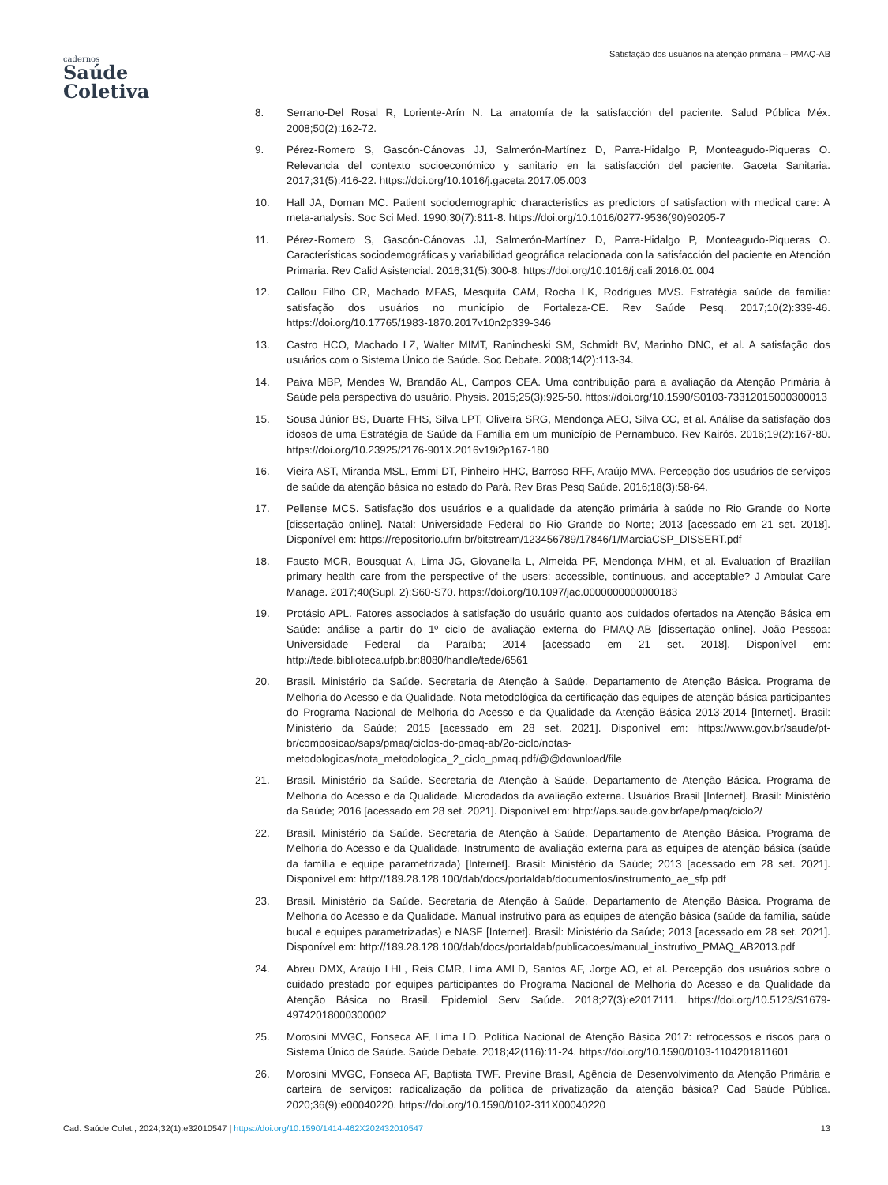cadernos
Saúde
Coletiva
Satisfação dos usuários na atenção primária – PMAQ-AB
8. Serrano-Del Rosal R, Loriente-Arín N. La anatomía de la satisfacción del paciente. Salud Pública Méx. 2008;50(2):162-72.
9. Pérez-Romero S, Gascón-Cánovas JJ, Salmerón-Martínez D, Parra-Hidalgo P, Monteagudo-Piqueras O. Relevancia del contexto socioeconómico y sanitario en la satisfacción del paciente. Gaceta Sanitaria. 2017;31(5):416-22. https://doi.org/10.1016/j.gaceta.2017.05.003
10. Hall JA, Dornan MC. Patient sociodemographic characteristics as predictors of satisfaction with medical care: A meta-analysis. Soc Sci Med. 1990;30(7):811-8. https://doi.org/10.1016/0277-9536(90)90205-7
11. Pérez-Romero S, Gascón-Cánovas JJ, Salmerón-Martínez D, Parra-Hidalgo P, Monteagudo-Piqueras O. Características sociodemográficas y variabilidad geográfica relacionada con la satisfacción del paciente en Atención Primaria. Rev Calid Asistencial. 2016;31(5):300-8. https://doi.org/10.1016/j.cali.2016.01.004
12. Callou Filho CR, Machado MFAS, Mesquita CAM, Rocha LK, Rodrigues MVS. Estratégia saúde da família: satisfação dos usuários no município de Fortaleza-CE. Rev Saúde Pesq. 2017;10(2):339-46. https://doi.org/10.17765/1983-1870.2017v10n2p339-346
13. Castro HCO, Machado LZ, Walter MIMT, Ranincheski SM, Schmidt BV, Marinho DNC, et al. A satisfação dos usuários com o Sistema Único de Saúde. Soc Debate. 2008;14(2):113-34.
14. Paiva MBP, Mendes W, Brandão AL, Campos CEA. Uma contribuição para a avaliação da Atenção Primária à Saúde pela perspectiva do usuário. Physis. 2015;25(3):925-50. https://doi.org/10.1590/S0103-73312015000300013
15. Sousa Júnior BS, Duarte FHS, Silva LPT, Oliveira SRG, Mendonça AEO, Silva CC, et al. Análise da satisfação dos idosos de uma Estratégia de Saúde da Família em um município de Pernambuco. Rev Kairós. 2016;19(2):167-80. https://doi.org/10.23925/2176-901X.2016v19i2p167-180
16. Vieira AST, Miranda MSL, Emmi DT, Pinheiro HHC, Barroso RFF, Araújo MVA. Percepção dos usuários de serviços de saúde da atenção básica no estado do Pará. Rev Bras Pesq Saúde. 2016;18(3):58-64.
17. Pellense MCS. Satisfação dos usuários e a qualidade da atenção primária à saúde no Rio Grande do Norte [dissertação online]. Natal: Universidade Federal do Rio Grande do Norte; 2013 [acessado em 21 set. 2018]. Disponível em: https://repositorio.ufrn.br/bitstream/123456789/17846/1/MarciaCSP_DISSERT.pdf
18. Fausto MCR, Bousquat A, Lima JG, Giovanella L, Almeida PF, Mendonça MHM, et al. Evaluation of Brazilian primary health care from the perspective of the users: accessible, continuous, and acceptable? J Ambulat Care Manage. 2017;40(Supl. 2):S60-S70. https://doi.org/10.1097/jac.0000000000000183
19. Protásio APL. Fatores associados à satisfação do usuário quanto aos cuidados ofertados na Atenção Básica em Saúde: análise a partir do 1º ciclo de avaliação externa do PMAQ-AB [dissertação online]. João Pessoa: Universidade Federal da Paraíba; 2014 [acessado em 21 set. 2018]. Disponível em: http://tede.biblioteca.ufpb.br:8080/handle/tede/6561
20. Brasil. Ministério da Saúde. Secretaria de Atenção à Saúde. Departamento de Atenção Básica. Programa de Melhoria do Acesso e da Qualidade. Nota metodológica da certificação das equipes de atenção básica participantes do Programa Nacional de Melhoria do Acesso e da Qualidade da Atenção Básica 2013-2014 [Internet]. Brasil: Ministério da Saúde; 2015 [acessado em 28 set. 2021]. Disponível em: https://www.gov.br/saude/pt-br/composicao/saps/pmaq/ciclos-do-pmaq-ab/2o-ciclo/notas-metodologicas/nota_metodologica_2_ciclo_pmaq.pdf/@@download/file
21. Brasil. Ministério da Saúde. Secretaria de Atenção à Saúde. Departamento de Atenção Básica. Programa de Melhoria do Acesso e da Qualidade. Microdados da avaliação externa. Usuários Brasil [Internet]. Brasil: Ministério da Saúde; 2016 [acessado em 28 set. 2021]. Disponível em: http://aps.saude.gov.br/ape/pmaq/ciclo2/
22. Brasil. Ministério da Saúde. Secretaria de Atenção à Saúde. Departamento de Atenção Básica. Programa de Melhoria do Acesso e da Qualidade. Instrumento de avaliação externa para as equipes de atenção básica (saúde da família e equipe parametrizada) [Internet]. Brasil: Ministério da Saúde; 2013 [acessado em 28 set. 2021]. Disponível em: http://189.28.128.100/dab/docs/portaldab/documentos/instrumento_ae_sfp.pdf
23. Brasil. Ministério da Saúde. Secretaria de Atenção à Saúde. Departamento de Atenção Básica. Programa de Melhoria do Acesso e da Qualidade. Manual instrutivo para as equipes de atenção básica (saúde da família, saúde bucal e equipes parametrizadas) e NASF [Internet]. Brasil: Ministério da Saúde; 2013 [acessado em 28 set. 2021]. Disponível em: http://189.28.128.100/dab/docs/portaldab/publicacoes/manual_instrutivo_PMAQ_AB2013.pdf
24. Abreu DMX, Araújo LHL, Reis CMR, Lima AMLD, Santos AF, Jorge AO, et al. Percepção dos usuários sobre o cuidado prestado por equipes participantes do Programa Nacional de Melhoria do Acesso e da Qualidade da Atenção Básica no Brasil. Epidemiol Serv Saúde. 2018;27(3):e2017111. https://doi.org/10.5123/S1679-49742018000300002
25. Morosini MVGC, Fonseca AF, Lima LD. Política Nacional de Atenção Básica 2017: retrocessos e riscos para o Sistema Único de Saúde. Saúde Debate. 2018;42(116):11-24. https://doi.org/10.1590/0103-1104201811601
26. Morosini MVGC, Fonseca AF, Baptista TWF. Previne Brasil, Agência de Desenvolvimento da Atenção Primária e carteira de serviços: radicalização da política de privatização da atenção básica? Cad Saúde Pública. 2020;36(9):e00040220. https://doi.org/10.1590/0102-311X00040220
Cad. Saúde Colet., 2024;32(1):e32010547 | https://doi.org/10.1590/1414-462X202432010547
13